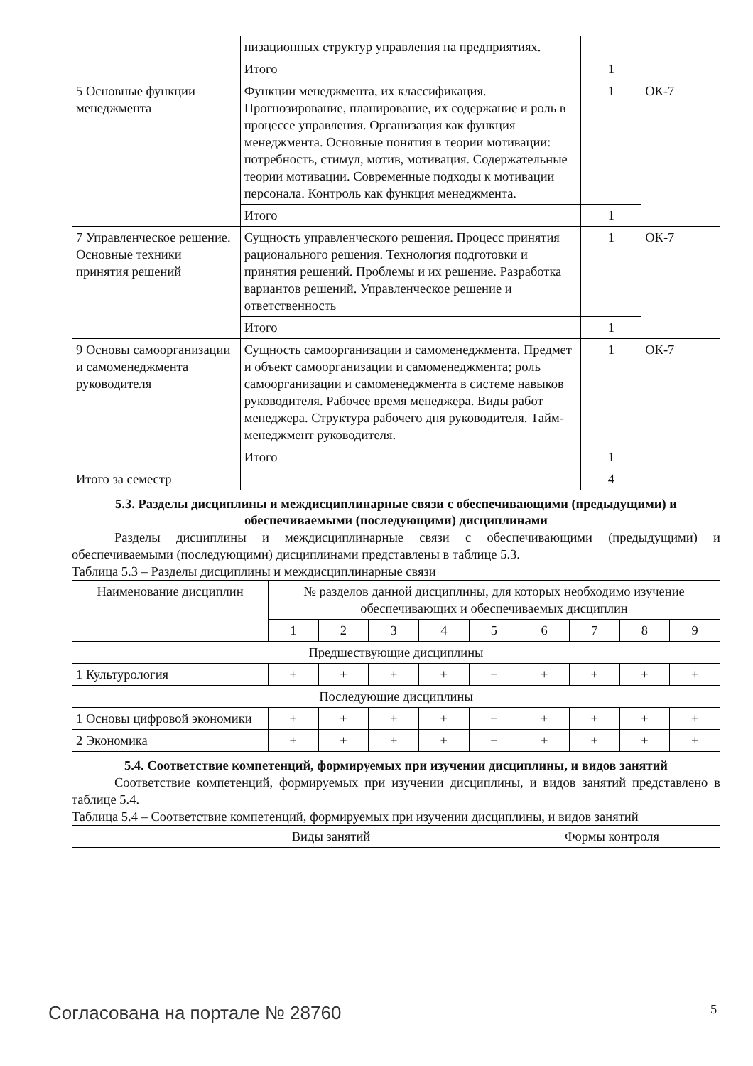| | низационных структур управления на предприятиях. | | |
| | Итого | 1 | |
| 5 Основные функции менеджмента | Функции менеджмента, их классификация. Прогнозирование, планирование, их содержание и роль в процессе управления. Организация как функция менеджмента. Основные понятия в теории мотивации: потребность, стимул, мотив, мотивация. Содержательные теории мотивации. Современные подходы к мотивации персонала. Контроль как функция менеджмента. | 1 | ОК-7 |
| | Итого | 1 | |
| 7 Управленческое решение. Основные техники принятия решений | Сущность управленческого решения. Процесс принятия рационального решения. Технология подготовки и принятия решений. Проблемы и их решение. Разработка вариантов решений. Управленческое решение и ответственность | 1 | ОК-7 |
| | Итого | 1 | |
| 9 Основы самоорганизации и самоменеджмента руководителя | Сущность самоорганизации и самоменеджмента. Предмет и объект самоорганизации и самоменеджмента; роль самоорганизации и самоменеджмента в системе навыков руководителя. Рабочее время менеджера. Виды работ менеджера. Структура рабочего дня руководителя. Тайм-менеджмент руководителя. | 1 | ОК-7 |
| | Итого | 1 | |
| Итого за семестр | | 4 | |
5.3. Разделы дисциплины и междисциплинарные связи с обеспечивающими (предыдущими) и обеспечиваемыми (последующими) дисциплинами
Разделы дисциплины и междисциплинарные связи с обеспечивающими (предыдущими) и обеспечиваемыми (последующими) дисциплинами представлены в таблице 5.3.
Таблица 5.3 – Разделы дисциплины и междисциплинарные связи
| Наименование дисциплин | № разделов данной дисциплины, для которых необходимо изучение обеспечивающих и обеспечиваемых дисциплин | | | | | | | | |
| --- | --- | --- | --- | --- | --- | --- | --- | --- | --- |
| | 1 | 2 | 3 | 4 | 5 | 6 | 7 | 8 | 9 |
| Предшествующие дисциплины | | | | | | | | | |
| 1 Культурология | + | + | + | + | + | + | + | + | + |
| Последующие дисциплины | | | | | | | | | |
| 1 Основы цифровой экономики | + | + | + | + | + | + | + | + | + |
| 2 Экономика | + | + | + | + | + | + | + | + | + |
5.4. Соответствие компетенций, формируемых при изучении дисциплины, и видов занятий
Соответствие компетенций, формируемых при изучении дисциплины, и видов занятий представлено в таблице 5.4.
Таблица 5.4 – Соответствие компетенций, формируемых при изучении дисциплины, и видов занятий
| | Виды занятий | Формы контроля |
Согласована на портале № 28760 5